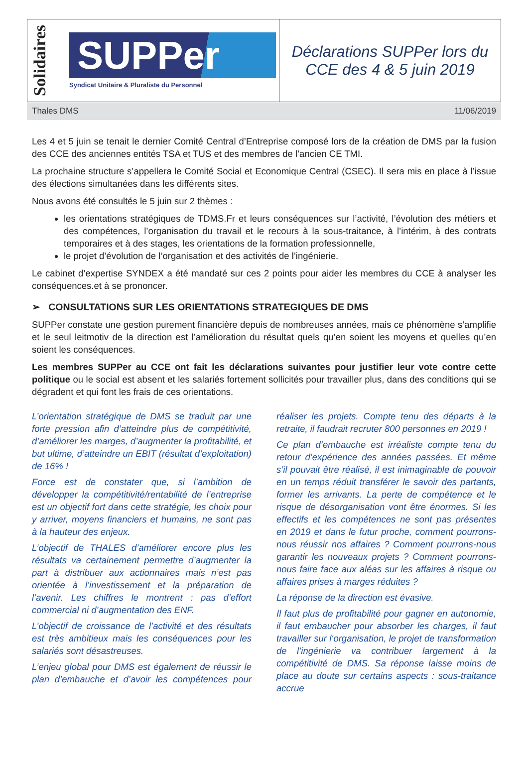Solidaires
SUPPer
Syndicat Unitaire & Pluraliste du Personnel
Déclarations SUPPer lors du
CCE des 4 & 5 juin 2019
Thales DMS 11/06/2019
Les 4 et 5 juin se tenait le dernier Comité Central d’Entreprise composé lors de la création de DMS par la fusion des CCE des anciennes entités TSA et TUS et des membres de l’ancien CE TMI.
La prochaine structure s’appellera le Comité Social et Economique Central (CSEC). Il sera mis en place à l’issue des élections simultanées dans les différents sites.
Nous avons été consultés le 5 juin sur 2 thèmes :
les orientations stratégiques de TDMS.Fr et leurs conséquences sur l’activité, l’évolution des métiers et des compétences, l’organisation du travail et le recours à la sous-traitance, à l’intérim, à des contrats temporaires et à des stages, les orientations de la formation professionnelle,
le projet d’évolution de l’organisation et des activités de l’ingénierie.
Le cabinet d’expertise SYNDEX a été mandaté sur ces 2 points pour aider les membres du CCE à analyser les conséquences.et à se prononcer.
➢ CONSULTATIONS SUR LES ORIENTATIONS STRATEGIQUES DE DMS
SUPPer constate une gestion purement financière depuis de nombreuses années, mais ce phénomène s’amplifie et le seul leitmotiv de la direction est l’amélioration du résultat quels qu’en soient les moyens et quelles qu’en soient les conséquences.
Les membres SUPPer au CCE ont fait les déclarations suivantes pour justifier leur vote contre cette politique ou le social est absent et les salariés fortement sollicités pour travailler plus, dans des conditions qui se dégradent et qui font les frais de ces orientations.
L’orientation stratégique de DMS se traduit par une forte pression afin d’atteindre plus de compétitivité, d’améliorer les marges, d’augmenter la profitabilité, et but ultime, d’atteindre un EBIT (résultat d’exploitation) de 16% !
Force est de constater que, si l’ambition de développer la compétitivité/rentabilité de l’entreprise est un objectif fort dans cette stratégie, les choix pour y arriver, moyens financiers et humains, ne sont pas à la hauteur des enjeux.
L’objectif de THALES d’améliorer encore plus les résultats va certainement permettre d’augmenter la part à distribuer aux actionnaires mais n’est pas orientée à l’investissement et la préparation de l’avenir. Les chiffres le montrent : pas d’effort commercial ni d’augmentation des ENF.
L’objectif de croissance de l’activité et des résultats est très ambitieux mais les conséquences pour les salariés sont désastreuses.
L’enjeu global pour DMS est également de réussir le plan d’embauche et d’avoir les compétences pour réaliser les projets. Compte tenu des départs à la retraite, il faudrait recruter 800 personnes en 2019 !
Ce plan d’embauche est irréaliste compte tenu du retour d’expérience des années passées. Et même s’il pouvait être réalisé, il est inimaginable de pouvoir en un temps réduit transférer le savoir des partants, former les arrivants. La perte de compétence et le risque de désorganisation vont être énormes. Si les effectifs et les compétences ne sont pas présentes en 2019 et dans le futur proche, comment pourrons-nous réussir nos affaires ? Comment pourrons-nous garantir les nouveaux projets ? Comment pourrons-nous faire face aux aléas sur les affaires à risque ou affaires prises à marges réduites ?
La réponse de la direction est évasive.
Il faut plus de profitabilité pour gagner en autonomie, il faut embaucher pour absorber les charges, il faut travailler sur l‘organisation, le projet de transformation de l’ingénierie va contribuer largement à la compétitivité de DMS. Sa réponse laisse moins de place au doute sur certains aspects : sous-traitance accrue